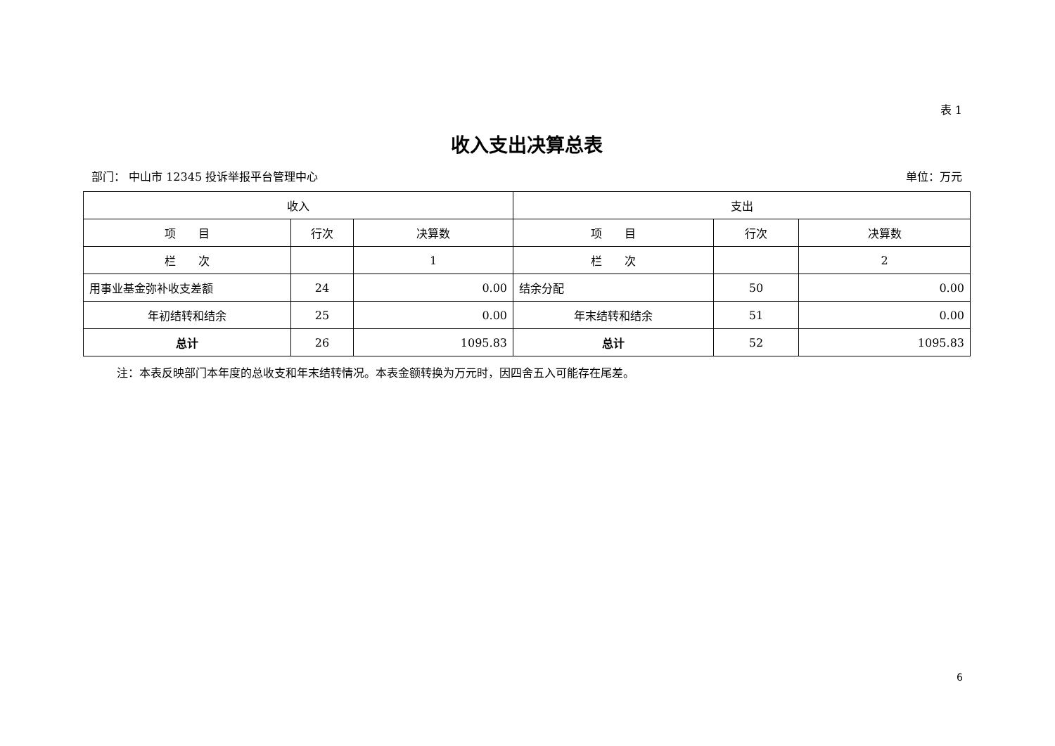表 1
收入支出决算总表
部门： 中山市 12345 投诉举报平台管理中心 单位：万元
| 收入 | | | 支出 | | |
| --- | --- | --- | --- | --- | --- |
| 项 目 | 行次 | 决算数 | 项 目 | 行次 | 决算数 |
| 栏 次 | | 1 | 栏 次 | | 2 |
| 用事业基金弥补收支差额 | 24 | 0.00 | 结余分配 | 50 | 0.00 |
| 年初结转和结余 | 25 | 0.00 | 年末结转和结余 | 51 | 0.00 |
| 总计 | 26 | 1095.83 | 总计 | 52 | 1095.83 |
注：本表反映部门本年度的总收支和年末结转情况。本表金额转换为万元时，因四舍五入可能存在尾差。
6